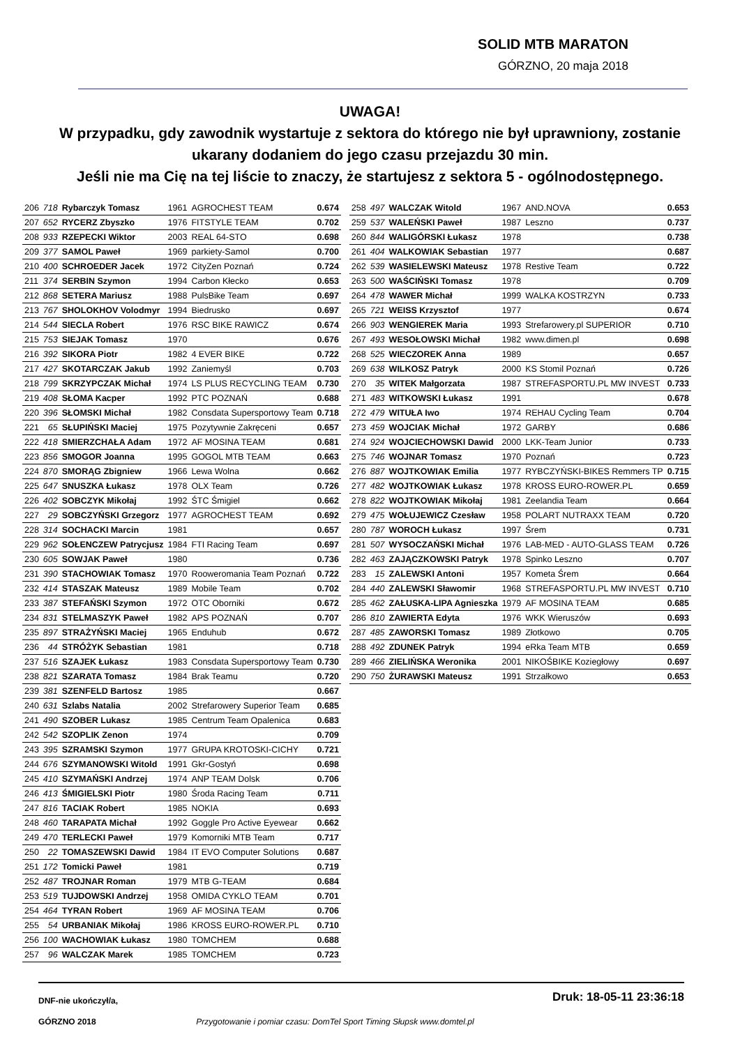SOLID MTB MARATON
GÓRZNO, 20 maja 2018
UWAGA!
W przypadku, gdy zawodnik wystartuje z sektora do którego nie był uprawniony, zostanie
ukarany dodaniem do jego czasu przejazdu 30 min.
Jeśli nie ma Cię na tej liście to znaczy, że startujesz z sektora 5 - ogólnodostępnego.
| 206 | 718 | Rybarczyk Tomasz | 1961 | AGROCHEST TEAM | 0.674 |
| 207 | 652 | RYCERZ Zbyszko | 1976 | FITSTYLE TEAM | 0.702 |
| 208 | 933 | RZEPECKI Wiktor | 2003 | REAL 64-STO | 0.698 |
| 209 | 377 | SAMOL Paweł | 1969 | parkiety-Samol | 0.700 |
| 210 | 400 | SCHROEDER Jacek | 1972 | CityZen Poznań | 0.724 |
| 211 | 374 | SERBIN Szymon | 1994 | Carbon Kłecko | 0.653 |
| 212 | 868 | SETERA Mariusz | 1988 | PulsBike Team | 0.697 |
| 213 | 767 | SHOLOKHOV Volodmyr | 1994 | Biedrusko | 0.697 |
| 214 | 544 | SIECLA Robert | 1976 | RSC BIKE RAWICZ | 0.674 |
| 215 | 753 | SIEJAK Tomasz | 1970 | | 0.676 |
| 216 | 392 | SIKORA Piotr | 1982 | 4 EVER BIKE | 0.722 |
| 217 | 427 | SKOTARCZAK Jakub | 1992 | Zaniemyśl | 0.703 |
| 218 | 799 | SKRZYPCZAK Michał | 1974 | LS PLUS RECYCLING TEAM | 0.730 |
| 219 | 408 | SŁOMA Kacper | 1992 | PTC POZNAŃ | 0.688 |
| 220 | 396 | SŁOMSKI Michał | 1982 | Consdata Supersportowy Team | 0.718 |
| 221 | 65 | SŁUPIŃSKI Maciej | 1975 | Pozytywnie Zakręceni | 0.657 |
| 222 | 418 | SMIERZCHAŁA Adam | 1972 | AF MOSINA TEAM | 0.681 |
| 223 | 856 | SMOGOR Joanna | 1995 | GOGOL MTB TEAM | 0.663 |
| 224 | 870 | SMORĄG Zbigniew | 1966 | Lewa Wolna | 0.662 |
| 225 | 647 | SNUSZKA Łukasz | 1978 | OLX Team | 0.726 |
| 226 | 402 | SOBCZYK Mikołaj | 1992 | ŚTC Śmigiel | 0.662 |
| 227 | 29 | SOBCZYŃSKI Grzegorz | 1977 | AGROCHEST TEAM | 0.692 |
| 228 | 314 | SOCHACKI Marcin | 1981 | | 0.657 |
| 229 | 962 | SOŁENCZEW Patrycjusz | 1984 | FTI Racing Team | 0.697 |
| 230 | 605 | SOWJAK Paweł | 1980 | | 0.736 |
| 231 | 390 | STACHOWIAK Tomasz | 1970 | Rooweromania Team Poznań | 0.722 |
| 232 | 414 | STASZAK Mateusz | 1989 | Mobile Team | 0.702 |
| 233 | 387 | STEFAŃSKI Szymon | 1972 | OTC Oborniki | 0.672 |
| 234 | 831 | STELMASZYK Paweł | 1982 | APS POZNAŃ | 0.707 |
| 235 | 897 | STRAŻYŃSKI Maciej | 1965 | Enduhub | 0.672 |
| 236 | 44 | STRÓŻYK Sebastian | 1981 | | 0.718 |
| 237 | 516 | SZAJEK Łukasz | 1983 | Consdata Supersportowy Team | 0.730 |
| 238 | 821 | SZARATA Tomasz | 1984 | Brak Teamu | 0.720 |
| 239 | 381 | SZENFELD Bartosz | 1985 | | 0.667 |
| 240 | 631 | Szlabs Natalia | 2002 | Strefarowery Superior Team | 0.685 |
| 241 | 490 | SZOBER Lukasz | 1985 | Centrum Team Opalenica | 0.683 |
| 242 | 542 | SZOPLIK Zenon | 1974 | | 0.709 |
| 243 | 395 | SZRAMSKI Szymon | 1977 | GRUPA KROTOSKI-CICHY | 0.721 |
| 244 | 676 | SZYMANOWSKI Witold | 1991 | Gkr-Gostyń | 0.698 |
| 245 | 410 | SZYMAŃSKI Andrzej | 1974 | ANP TEAM Dolsk | 0.706 |
| 246 | 413 | ŚMIGIELSKI Piotr | 1980 | Środa Racing Team | 0.711 |
| 247 | 816 | TACIAK Robert | 1985 | NOKIA | 0.693 |
| 248 | 460 | TARAPATA Michał | 1992 | Goggle Pro Active Eyewear | 0.662 |
| 249 | 470 | TERLECKI Paweł | 1979 | Komorniki MTB Team | 0.717 |
| 250 | 22 | TOMASZEWSKI Dawid | 1984 | IT EVO Computer Solutions | 0.687 |
| 251 | 172 | Tomicki Paweł | 1981 | | 0.719 |
| 252 | 487 | TROJNAR Roman | 1979 | MTB G-TEAM | 0.684 |
| 253 | 519 | TUJDOWSKI Andrzej | 1958 | OMIDA CYKLO TEAM | 0.701 |
| 254 | 464 | TYRAN Robert | 1969 | AF MOSINA TEAM | 0.706 |
| 255 | 54 | URBANIAK Mikołaj | 1986 | KROSS EURO-ROWER.PL | 0.710 |
| 256 | 100 | WACHOWIAK Łukasz | 1980 | TOMCHEM | 0.688 |
| 257 | 96 | WALCZAK Marek | 1985 | TOMCHEM | 0.723 |
| 258 | 497 | WALCZAK Witold | 1967 | AND.NOVA | 0.653 |
| 259 | 537 | WALEŃSKI Paweł | 1987 | Leszno | 0.737 |
| 260 | 844 | WALIGÓRSKI Łukasz | 1978 | | 0.738 |
| 261 | 404 | WALKOWIAK Sebastian | 1977 | | 0.687 |
| 262 | 539 | WASIELEWSKI Mateusz | 1978 | Restive Team | 0.722 |
| 263 | 500 | WAŚCIŃSKI Tomasz | 1978 | | 0.709 |
| 264 | 478 | WAWER Michał | 1999 | WALKA KOSTRZYN | 0.733 |
| 265 | 721 | WEISS Krzysztof | 1977 | | 0.674 |
| 266 | 903 | WENGIEREK Maria | 1993 | Strefarowery.pl SUPERIOR | 0.710 |
| 267 | 493 | WESOŁOWSKI Michał | 1982 | www.dimen.pl | 0.698 |
| 268 | 525 | WIECZOREK Anna | 1989 | | 0.657 |
| 269 | 638 | WILKOSZ Patryk | 2000 | KS Stomil Poznań | 0.726 |
| 270 | 35 | WITEK Małgorzata | 1987 | STREFASPORTU.PL MW INVEST | 0.733 |
| 271 | 483 | WITKOWSKI Łukasz | 1991 | | 0.678 |
| 272 | 479 | WITUŁA Iwo | 1974 | REHAU Cycling Team | 0.704 |
| 273 | 459 | WOJCIAK Michał | 1972 | GARBY | 0.686 |
| 274 | 924 | WOJCIECHOWSKI Dawid | 2000 | LKK-Team Junior | 0.733 |
| 275 | 746 | WOJNAR Tomasz | 1970 | Poznań | 0.723 |
| 276 | 887 | WOJTKOWIAK Emilia | 1977 | RYBCZYŃSKI-BIKES Remmers TP | 0.715 |
| 277 | 482 | WOJTKOWIAK Łukasz | 1978 | KROSS EURO-ROWER.PL | 0.659 |
| 278 | 822 | WOJTKOWIAK Mikołaj | 1981 | Zeelandia Team | 0.664 |
| 279 | 475 | WOŁUJEWICZ Czesław | 1958 | POLART NUTRAXX TEAM | 0.720 |
| 280 | 787 | WOROCH Łukasz | 1997 | Śrem | 0.731 |
| 281 | 507 | WYSOCZAŃSKI Michał | 1976 | LAB-MED - AUTO-GLASS TEAM | 0.726 |
| 282 | 463 | ZAJĄCZKOWSKI Patryk | 1978 | Spinko Leszno | 0.707 |
| 283 | 15 | ZALEWSKI Antoni | 1957 | Kometa Śrem | 0.664 |
| 284 | 440 | ZALEWSKI Sławomir | 1968 | STREFASPORTU.PL MW INVEST | 0.710 |
| 285 | 462 | ZAŁUSKA-LIPA Agnieszka | 1979 | AF MOSINA TEAM | 0.685 |
| 286 | 810 | ZAWIERTA Edyta | 1976 | WKK Wieruszów | 0.693 |
| 287 | 485 | ZAWORSKI Tomasz | 1989 | Złotkowo | 0.705 |
| 288 | 492 | ZDUNEK Patryk | 1994 | eRka Team MTB | 0.659 |
| 289 | 466 | ZIELIŃSKA Weronika | 2001 | NIKOŚBIKE Koziegłowy | 0.697 |
| 290 | 750 | ŻURAWSKI Mateusz | 1991 | Strzałkowo | 0.653 |
DNF-nie ukończył/a,
GÓRZNO 2018
Przygotowanie i pomiar czasu: DomTel Sport Timing Słupsk www.domtel.pl
Druk: 18-05-11 23:36:18